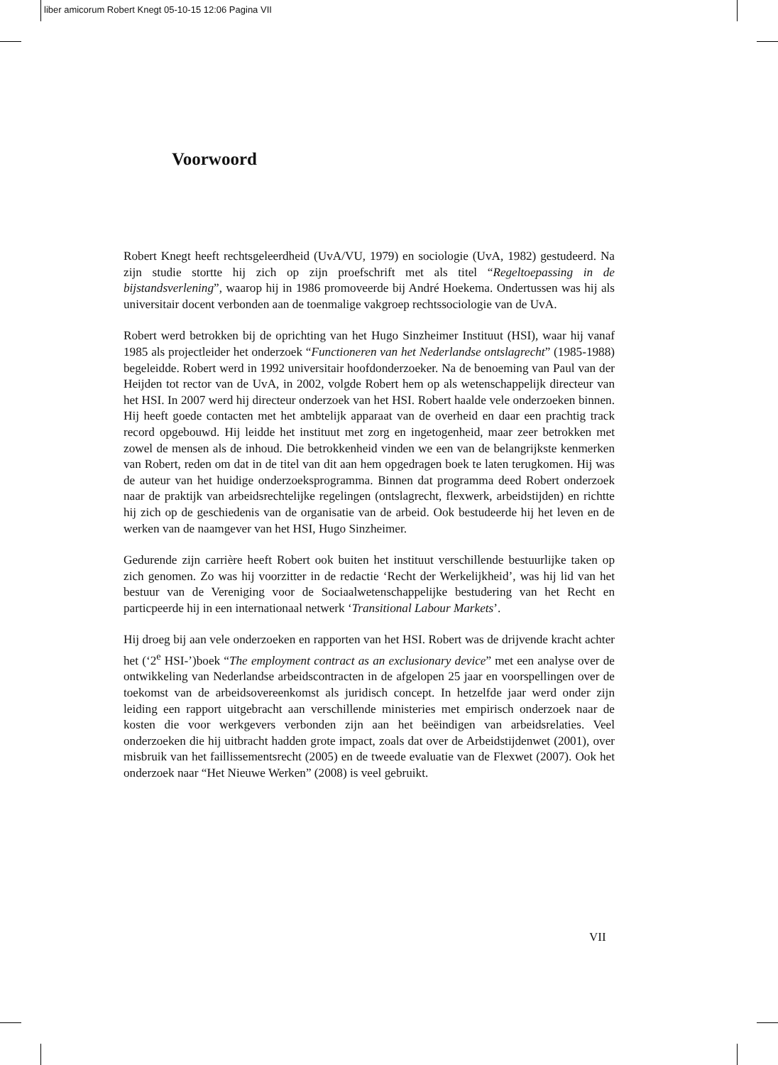liber amicorum Robert Knegt 05-10-15 12:06 Pagina VII
Voorwoord
Robert Knegt heeft rechtsgeleerdheid (UvA/VU, 1979) en sociologie (UvA, 1982) gestudeerd. Na zijn studie stortte hij zich op zijn proefschrift met als titel “Regeltoepassing in de bijstandsverlening”, waarop hij in 1986 promoveerde bij André Hoekema. Ondertussen was hij als universitair docent verbonden aan de toenmalige vakgroep rechtssociologie van de UvA.
Robert werd betrokken bij de oprichting van het Hugo Sinzheimer Instituut (HSI), waar hij vanaf 1985 als projectleider het onderzoek “Functioneren van het Nederlandse ontslagrecht” (1985-1988) begeleidde. Robert werd in 1992 universitair hoofdonderzoeker. Na de benoeming van Paul van der Heijden tot rector van de UvA, in 2002, volgde Robert hem op als wetenschappelijk directeur van het HSI. In 2007 werd hij directeur onderzoek van het HSI. Robert haalde vele onderzoeken binnen. Hij heeft goede contacten met het ambtelijk apparaat van de overheid en daar een prachtig track record opgebouwd. Hij leidde het instituut met zorg en ingetogenheid, maar zeer betrokken met zowel de mensen als de inhoud. Die betrokkenheid vinden we een van de belangrijkste kenmerken van Robert, reden om dat in de titel van dit aan hem opgedragen boek te laten terugkomen. Hij was de auteur van het huidige onderzoeksprogramma. Binnen dat programma deed Robert onderzoek naar de praktijk van arbeidsrechtelijke regelingen (ontslagrecht, flexwerk, arbeidstijden) en richtte hij zich op de geschiedenis van de organisatie van de arbeid. Ook bestudeerde hij het leven en de werken van de naamgever van het HSI, Hugo Sinzheimer.
Gedurende zijn carrière heeft Robert ook buiten het instituut verschillende bestuurlijke taken op zich genomen. Zo was hij voorzitter in de redactie ‘Recht der Werkelijkheid’, was hij lid van het bestuur van de Vereniging voor de Sociaalwetenschappelijke bestudering van het Recht en particpeerde hij in een internationaal netwerk ‘Transitional Labour Markets’.
Hij droeg bij aan vele onderzoeken en rapporten van het HSI. Robert was de drijvende kracht achter het (‘2<sup>e</sup> HSI-’)boek “The employment contract as an exclusionary device” met een analyse over de ontwikkeling van Nederlandse arbeidscontracten in de afgelopen 25 jaar en voorspellingen over de toekomst van de arbeidsovereenkomst als juridisch concept. In hetzelfde jaar werd onder zijn leiding een rapport uitgebracht aan verschillende ministeries met empirisch onderzoek naar de kosten die voor werkgevers verbonden zijn aan het beëindigen van arbeidsrelaties. Veel onderzoeken die hij uitbracht hadden grote impact, zoals dat over de Arbeidstijdenwet (2001), over misbruik van het faillissementsrecht (2005) en de tweede evaluatie van de Flexwet (2007). Ook het onderzoek naar “Het Nieuwe Werken” (2008) is veel gebruikt.
VII